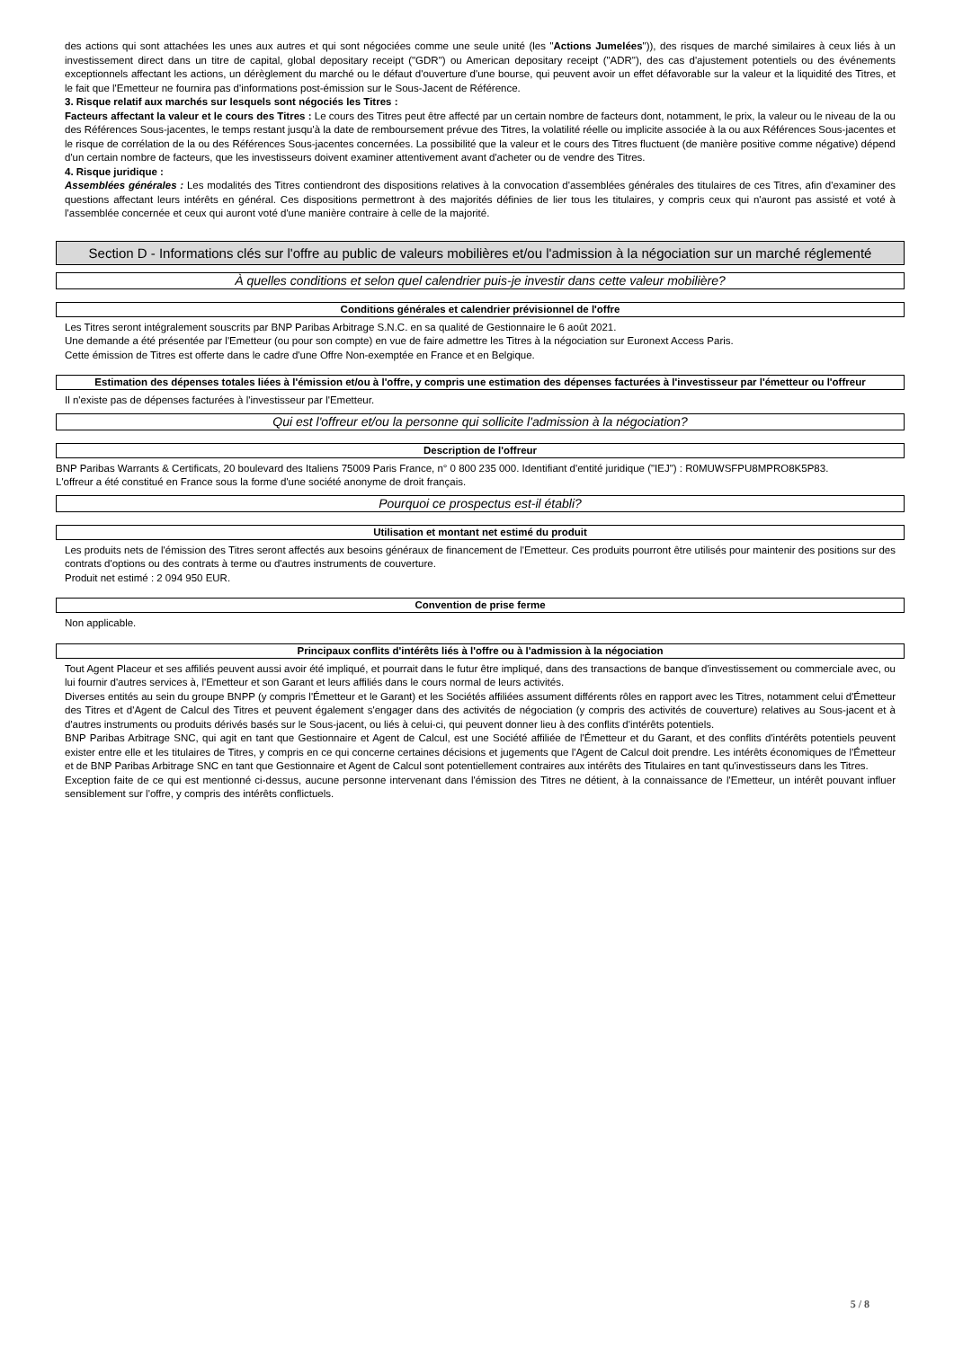des actions qui sont attachées les unes aux autres et qui sont négociées comme une seule unité (les "Actions Jumelées")), des risques de marché similaires à ceux liés à un investissement direct dans un titre de capital, global depositary receipt ("GDR") ou American depositary receipt ("ADR"), des cas d'ajustement potentiels ou des événements exceptionnels affectant les actions, un dérèglement du marché ou le défaut d'ouverture d'une bourse, qui peuvent avoir un effet défavorable sur la valeur et la liquidité des Titres, et le fait que l'Emetteur ne fournira pas d'informations post-émission sur le Sous-Jacent de Référence.
3. Risque relatif aux marchés sur lesquels sont négociés les Titres :
Facteurs affectant la valeur et le cours des Titres : Le cours des Titres peut être affecté par un certain nombre de facteurs dont, notamment, le prix, la valeur ou le niveau de la ou des Références Sous-jacentes, le temps restant jusqu'à la date de remboursement prévue des Titres, la volatilité réelle ou implicite associée à la ou aux Références Sous-jacentes et le risque de corrélation de la ou des Références Sous-jacentes concernées. La possibilité que la valeur et le cours des Titres fluctuent (de manière positive comme négative) dépend d'un certain nombre de facteurs, que les investisseurs doivent examiner attentivement avant d'acheter ou de vendre des Titres.
4. Risque juridique :
Assemblées générales : Les modalités des Titres contiendront des dispositions relatives à la convocation d'assemblées générales des titulaires de ces Titres, afin d'examiner des questions affectant leurs intérêts en général. Ces dispositions permettront à des majorités définies de lier tous les titulaires, y compris ceux qui n'auront pas assisté et voté à l'assemblée concernée et ceux qui auront voté d'une manière contraire à celle de la majorité.
Section D - Informations clés sur l'offre au public de valeurs mobilières et/ou l'admission à la négociation sur un marché réglementé
À quelles conditions et selon quel calendrier puis-je investir dans cette valeur mobilière?
Conditions générales et calendrier prévisionnel de l'offre
Les Titres seront intégralement souscrits par BNP Paribas Arbitrage S.N.C. en sa qualité de Gestionnaire le 6 août 2021.
Une demande a été présentée par l'Emetteur (ou pour son compte) en vue de faire admettre les Titres à la négociation sur Euronext Access Paris.
Cette émission de Titres est offerte dans le cadre d'une Offre Non-exemptée en France et en Belgique.
Estimation des dépenses totales liées à l'émission et/ou à l'offre, y compris une estimation des dépenses facturées à l'investisseur par l'émetteur ou l'offreur
Il n'existe pas de dépenses facturées à l'investisseur par l'Emetteur.
Qui est l'offreur et/ou la personne qui sollicite l'admission à la négociation?
Description de l'offreur
BNP Paribas Warrants & Certificats, 20 boulevard des Italiens 75009 Paris France, n° 0 800 235 000. Identifiant d'entité juridique ("IEJ") : R0MUWSFPU8MPRO8K5P83.
L'offreur a été constitué en France sous la forme d'une société anonyme de droit français.
Pourquoi ce prospectus est-il établi?
Utilisation et montant net estimé du produit
Les produits nets de l'émission des Titres seront affectés aux besoins généraux de financement de l'Emetteur. Ces produits pourront être utilisés pour maintenir des positions sur des contrats d'options ou des contrats à terme ou d'autres instruments de couverture.
Produit net estimé : 2 094 950 EUR.
Convention de prise ferme
Non applicable.
Principaux conflits d'intérêts liés à l'offre ou à l'admission à la négociation
Tout Agent Placeur et ses affiliés peuvent aussi avoir été impliqué, et pourrait dans le futur être impliqué, dans des transactions de banque d'investissement ou commerciale avec, ou lui fournir d'autres services à, l'Emetteur et son Garant et leurs affiliés dans le cours normal de leurs activités.
Diverses entités au sein du groupe BNPP (y compris l'Émetteur et le Garant) et les Sociétés affiliées assument différents rôles en rapport avec les Titres, notamment celui d'Émetteur des Titres et d'Agent de Calcul des Titres et peuvent également s'engager dans des activités de négociation (y compris des activités de couverture) relatives au Sous-jacent et à d'autres instruments ou produits dérivés basés sur le Sous-jacent, ou liés à celui-ci, qui peuvent donner lieu à des conflits d'intérêts potentiels.
BNP Paribas Arbitrage SNC, qui agit en tant que Gestionnaire et Agent de Calcul, est une Société affiliée de l'Émetteur et du Garant, et des conflits d'intérêts potentiels peuvent exister entre elle et les titulaires de Titres, y compris en ce qui concerne certaines décisions et jugements que l'Agent de Calcul doit prendre. Les intérêts économiques de l'Émetteur et de BNP Paribas Arbitrage SNC en tant que Gestionnaire et Agent de Calcul sont potentiellement contraires aux intérêts des Titulaires en tant qu'investisseurs dans les Titres.
Exception faite de ce qui est mentionné ci-dessus, aucune personne intervenant dans l'émission des Titres ne détient, à la connaissance de l'Emetteur, un intérêt pouvant influer sensiblement sur l'offre, y compris des intérêts conflictuels.
5 / 8